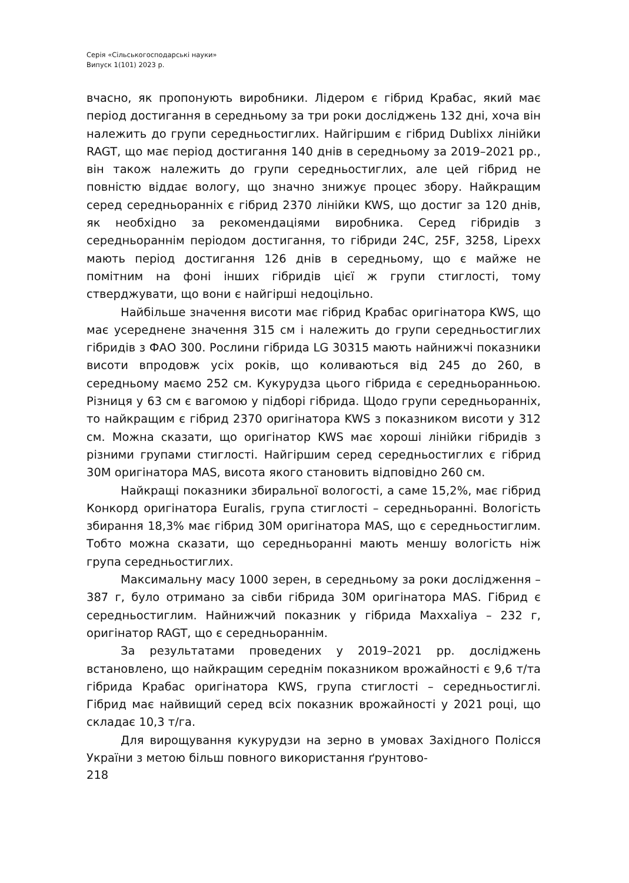Серія «Сільськогосподарські науки»
Випуск 1(101) 2023 р.
вчасно, як пропонують виробники. Лідером є гібрид Крабас, який має період достигання в середньому за три роки досліджень 132 дні, хоча він належить до групи середньостиглих. Найгіршим є гібрид Dublixx лінійки RAGT, що має період достигання 140 днів в середньому за 2019–2021 рр., він також належить до групи середньостиглих, але цей гібрид не повністю віддає вологу, що значно знижує процес збору. Найкращим серед середньоранніх є гібрид 2370 лінійки KWS, що достиг за 120 днів, як необхідно за рекомендаціями виробника. Серед гібридів з середньораннім періодом достигання, то гібриди 24C, 25F, 3258, Lipexx мають період достигання 126 днів в середньому, що є майже не помітним на фоні інших гібридів цієї ж групи стиглості, тому стверджувати, що вони є найгірші недоцільно.
Найбільше значення висоти має гібрид Крабас оригінатора KWS, що має усереднене значення 315 см і належить до групи середньостиглих гібридів з ФАО 300. Рослини гібрида LG 30315 мають найнижчі показники висоти впродовж усіх років, що коливаються від 245 до 260, в середньому маємо 252 см. Кукурудза цього гібрида є середньоранньою. Різниця у 63 см є вагомою у підборі гібрида. Щодо групи середньоранніх, то найкращим є гібрид 2370 оригінатора KWS з показником висоти у 312 см. Можна сказати, що оригінатор KWS має хороші лінійки гібридів з різними групами стиглості. Найгіршим серед середньостиглих є гібрид 30M оригінатора MAS, висота якого становить відповідно 260 см.
Найкращі показники збиральної вологості, а саме 15,2%, має гібрид Конкорд оригінатора Euralis, група стиглості – середньоранні. Вологість збирання 18,3% має гібрид 30M оригінатора MAS, що є середньостиглим. Тобто можна сказати, що середньоранні мають меншу вологість ніж група середньостиглих.
Максимальну масу 1000 зерен, в середньому за роки дослідження – 387 г, було отримано за сівби гібрида 30M оригінатора MAS. Гібрид є середньостиглим. Найнижчий показник у гібрида Maxxaliya – 232 г, оригінатор RAGT, що є середньораннім.
За результатами проведених у 2019–2021 рр. досліджень встановлено, що найкращим середнім показником врожайності є 9,6 т/та гібрида Крабас оригінатора KWS, група стиглості – середньостиглі. Гібрид має найвищий серед всіх показник врожайності у 2021 році, що складає 10,3 т/га.
Для вирощування кукурудзи на зерно в умовах Західного Полісся України з метою більш повного використання ґрунтово-
218